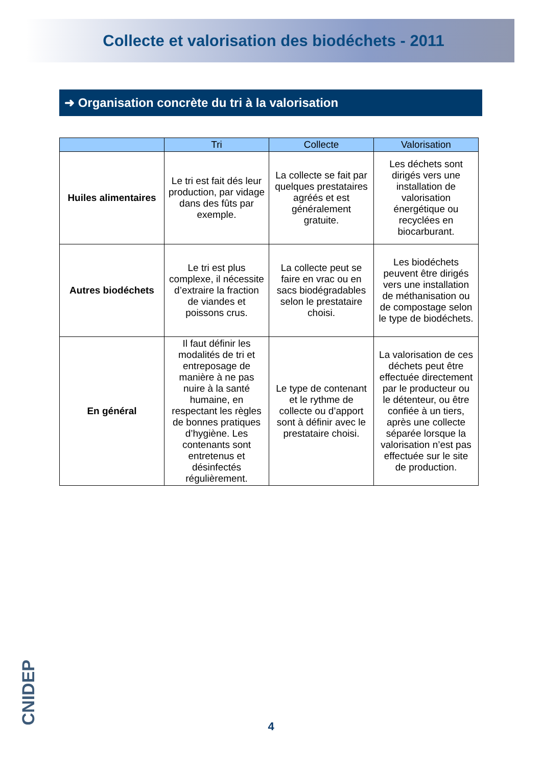Collecte et valorisation des biodéchets - 2011
➜ Organisation concrète du tri à la valorisation
| | Tri | Collecte | Valorisation |
| --- | --- | --- | --- |
| Huiles alimentaires | Le tri est fait dés leur production, par vidage dans des fûts par exemple. | La collecte se fait par quelques prestataires agréés et est généralement gratuite. | Les déchets sont dirigés vers une installation de valorisation énergétique ou recyclées en biocarburant. |
| Autres biodéchets | Le tri est plus complexe, il nécessite d’extraire la fraction de viandes et poissons crus. | La collecte peut se faire en vrac ou en sacs biodégradables selon le prestataire choisi. | Les biodéchets peuvent être dirigés vers une installation de méthanisation ou de compostage selon le type de biodéchets. |
| En général | Il faut définir les modalités de tri et entreposage de manière à ne pas nuire à la santé humaine, en respectant les règles de bonnes pratiques d’hygiène. Les contenants sont entretenus et désinfectés régulièrement. | Le type de contenant et le rythme de collecte ou d’apport sont à définir avec le prestataire choisi. | La valorisation de ces déchets peut être effectuée directement par le producteur ou le détenteur, ou être confiée à un tiers, après une collecte séparée lorsque la valorisation n’est pas effectuée sur le site de production. |
CNIDEP
4